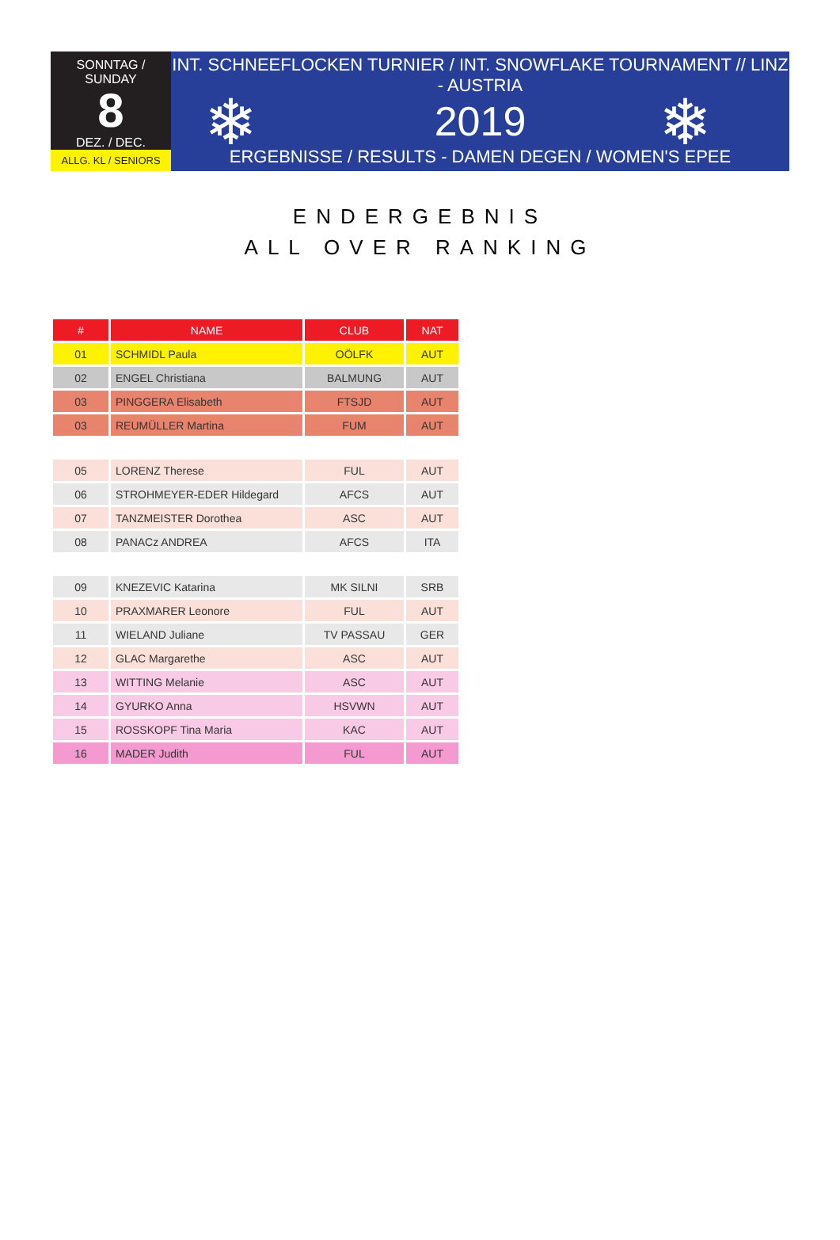SONNTAG / SUNDAY
8
DEZ. / DEC.
ALLG. KL / SENIORS
INT. SCHNEEFLOCKEN TURNIER / INT. SNOWFLAKE TOURNAMENT // LINZ - AUSTRIA
2019
ERGEBNISSE / RESULTS - DAMEN DEGEN / WOMEN'S EPEE
❄ ❄
ENDERGEBNIS
ALL OVER RANKING
| # | NAME | CLUB | NAT |
| --- | --- | --- | --- |
| 01 | SCHMIDL Paula | OÖLFK | AUT |
| 02 | ENGEL Christiana | BALMUNG | AUT |
| 03 | PINGGERA Elisabeth | FTSJD | AUT |
| 03 | REUMÜLLER Martina | FUM | AUT |
| 05 | LORENZ Therese | FUL | AUT |
| 06 | STROHMEYER-EDER Hildegard | AFCS | AUT |
| 07 | TANZMEISTER Dorothea | ASC | AUT |
| 08 | PANACz ANDREA | AFCS | ITA |
| 09 | KNEZEVIC Katarina | MK SILNI | SRB |
| 10 | PRAXMARER Leonore | FUL | AUT |
| 11 | WIELAND Juliane | TV PASSAU | GER |
| 12 | GLAC Margarethe | ASC | AUT |
| 13 | WITTING Melanie | ASC | AUT |
| 14 | GYURKO Anna | HSVWN | AUT |
| 15 | ROSSKOPF Tina Maria | KAC | AUT |
| 16 | MADER Judith | FUL | AUT |